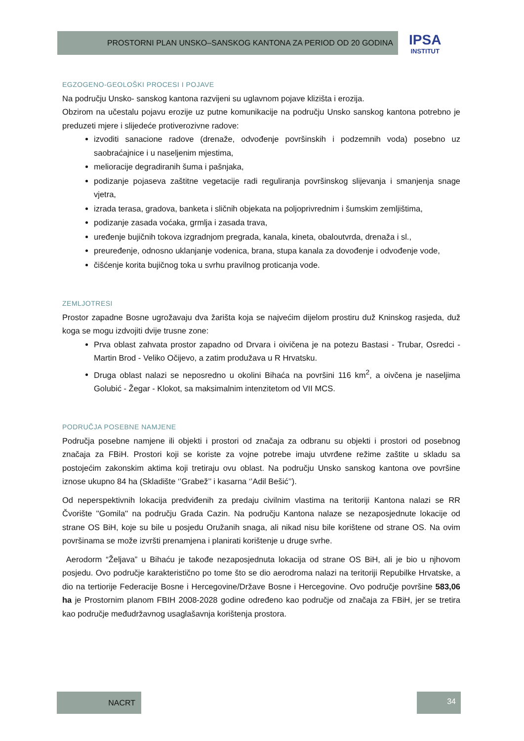PROSTORNI PLAN UNSKO–SANSKOG KANTONA ZA PERIOD OD 20 GODINA
IPSA
INSTITUT
EGZOGENO-GEOLOŠKI PROCESI I POJAVE
Na području Unsko- sanskog kantona razvijeni su uglavnom pojave klizišta i erozija.
Obzirom na učestalu pojavu erozije uz putne komunikacije na području Unsko sanskog kantona potrebno je preduzeti mjere i slijedeće protiverozivne radove:
izvoditi sanacione radove (drenaže, odvođenje površinskih i podzemnih voda) posebno uz saobraćajnice i u naseljenim mjestima,
melioracije degradiranih šuma i pašnjaka,
podizanje pojaseva zaštitne vegetacije radi reguliranja površinskog slijevanja i smanjenja snage vjetra,
izrada terasa, gradova, banketa i sličnih objekata na poljoprivrednim i šumskim zemljištima,
podizanje zasada voćaka, grmlja i zasada trava,
uređenje bujičnih tokova izgradnjom pregrada, kanala, kineta, obaloutvrda, drenaža i sl.,
preuređenje, odnosno uklanjanje vodenica, brana, stupa kanala za dovođenje i odvođenje vode,
čišćenje korita bujičnog toka u svrhu pravilnog proticanja vode.
ZEMLJOTRESI
Prostor zapadne Bosne ugrožavaju dva žarišta koja se najvećim dijelom prostiru duž Kninskog rasjeda, duž koga se mogu izdvojiti dvije trusne zone:
Prva oblast zahvata prostor zapadno od Drvara i oivičena je na potezu Bastasi - Trubar, Osredci -Martin Brod - Veliko Očijevo, a zatim produžava u R Hrvatsku.
Druga oblast nalazi se neposredno u okolini Bihaća na površini 116 km<sup>2</sup>, a oivčena je naseljima Golubić - Žegar - Klokot, sa maksimalnim intenzitetom od VII MCS.
PODRUČJA POSEBNE NAMJENE
Područja posebne namjene ili objekti i prostori od značaja za odbranu su objekti i prostori od posebnog značaja za FBiH. Prostori koji se koriste za vojne potrebe imaju utvrđene režime zaštite u skladu sa postojećim zakonskim aktima koji tretiraju ovu oblast. Na području Unsko sanskog kantona ove površine iznose ukupno 84 ha (Skladište ‘’Grabež’’ i kasarna ‘’Adil Bešić’’).
Od neperspektivnih lokacija predviđenih za predaju civilnim vlastima na teritoriji Kantona nalazi se RR Čvorište ''Gomila'' na području Grada Cazin. Na području Kantona nalaze se nezaposjednute lokacije od strane OS BiH, koje su bile u posjedu Oružanih snaga, ali nikad nisu bile korištene od strane OS. Na ovim površinama se može izvršti prenamjena i planirati korištenje u druge svrhe.
Aerodorm “Željava” u Bihaću je takođe nezaposjednuta lokacija od strane OS BiH, ali je bio u njhovom posjedu. Ovo područje karakteristično po tome što se dio aerodroma nalazi na teritoriji Repubilke Hrvatske, a dio na tertiorije Federacije Bosne i Hercegovine/Države Bosne i Hercegovine. Ovo područje površine 583,06 ha je Prostornim planom FBIH 2008-2028 godine određeno kao područje od značaja za FBiH, jer se tretira kao područje međudržavnog usaglašavnja korištenja prostora.
NACRT 34